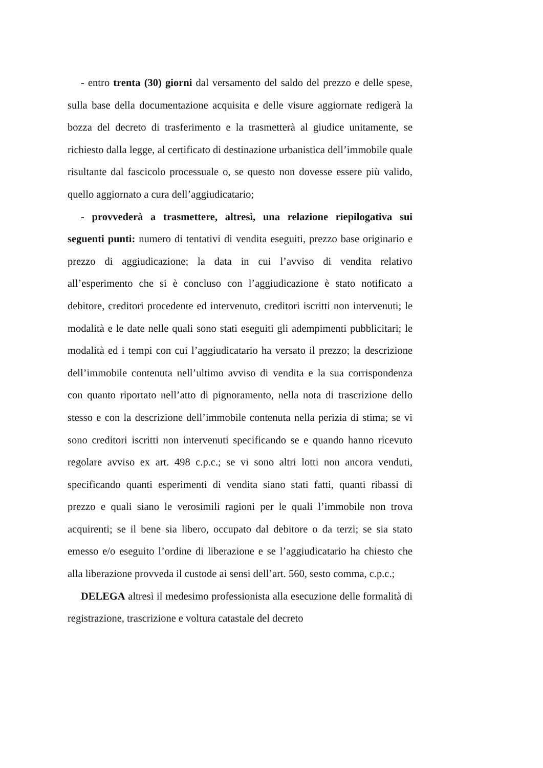- entro trenta (30) giorni dal versamento del saldo del prezzo e delle spese, sulla base della documentazione acquisita e delle visure aggiornate redigerà la bozza del decreto di trasferimento e la trasmetterà al giudice unitamente, se richiesto dalla legge, al certificato di destinazione urbanistica dell’immobile quale risultante dal fascicolo processuale o, se questo non dovesse essere più valido, quello aggiornato a cura dell’aggiudicatario;
- provvederà a trasmettere, altresì, una relazione riepilogativa sui seguenti punti: numero di tentativi di vendita eseguiti, prezzo base originario e prezzo di aggiudicazione; la data in cui l’avviso di vendita relativo all’esperimento che si è concluso con l’aggiudicazione è stato notificato a debitore, creditori procedente ed intervenuto, creditori iscritti non intervenuti; le modalità e le date nelle quali sono stati eseguiti gli adempimenti pubblicitari; le modalità ed i tempi con cui l’aggiudicatario ha versato il prezzo; la descrizione dell’immobile contenuta nell’ultimo avviso di vendita e la sua corrispondenza con quanto riportato nell’atto di pignoramento, nella nota di trascrizione dello stesso e con la descrizione dell’immobile contenuta nella perizia di stima; se vi sono creditori iscritti non intervenuti specificando se e quando hanno ricevuto regolare avviso ex art. 498 c.p.c.; se vi sono altri lotti non ancora venduti, specificando quanti esperimenti di vendita siano stati fatti, quanti ribassi di prezzo e quali siano le verosimili ragioni per le quali l’immobile non trova acquirenti; se il bene sia libero, occupato dal debitore o da terzi; se sia stato emesso e/o eseguito l’ordine di liberazione e se l’aggiudicatario ha chiesto che alla liberazione provveda il custode ai sensi dell’art. 560, sesto comma, c.p.c.;
DELEGA altresì il medesimo professionista alla esecuzione delle formalità di registrazione, trascrizione e voltura catastale del decreto